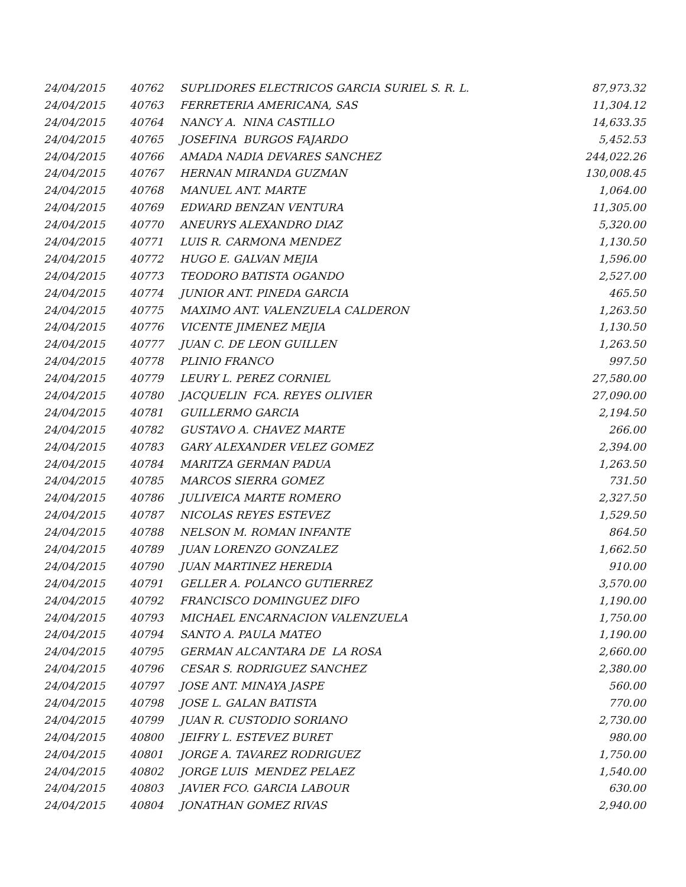| 24/04/2015 | 40762 | SUPLIDORES ELECTRICOS GARCIA SURIEL S. R. L. | 87,973.32 |
| 24/04/2015 | 40763 | FERRETERIA AMERICANA, SAS | 11,304.12 |
| 24/04/2015 | 40764 | NANCY A. NINA CASTILLO | 14,633.35 |
| 24/04/2015 | 40765 | JOSEFINA BURGOS FAJARDO | 5,452.53 |
| 24/04/2015 | 40766 | AMADA NADIA DEVARES SANCHEZ | 244,022.26 |
| 24/04/2015 | 40767 | HERNAN MIRANDA GUZMAN | 130,008.45 |
| 24/04/2015 | 40768 | MANUEL ANT. MARTE | 1,064.00 |
| 24/04/2015 | 40769 | EDWARD BENZAN VENTURA | 11,305.00 |
| 24/04/2015 | 40770 | ANEURYS ALEXANDRO DIAZ | 5,320.00 |
| 24/04/2015 | 40771 | LUIS R. CARMONA MENDEZ | 1,130.50 |
| 24/04/2015 | 40772 | HUGO E. GALVAN MEJIA | 1,596.00 |
| 24/04/2015 | 40773 | TEODORO BATISTA OGANDO | 2,527.00 |
| 24/04/2015 | 40774 | JUNIOR ANT. PINEDA GARCIA | 465.50 |
| 24/04/2015 | 40775 | MAXIMO ANT. VALENZUELA CALDERON | 1,263.50 |
| 24/04/2015 | 40776 | VICENTE JIMENEZ MEJIA | 1,130.50 |
| 24/04/2015 | 40777 | JUAN C. DE LEON GUILLEN | 1,263.50 |
| 24/04/2015 | 40778 | PLINIO FRANCO | 997.50 |
| 24/04/2015 | 40779 | LEURY L. PEREZ CORNIEL | 27,580.00 |
| 24/04/2015 | 40780 | JACQUELIN FCA. REYES OLIVIER | 27,090.00 |
| 24/04/2015 | 40781 | GUILLERMO GARCIA | 2,194.50 |
| 24/04/2015 | 40782 | GUSTAVO A. CHAVEZ MARTE | 266.00 |
| 24/04/2015 | 40783 | GARY ALEXANDER VELEZ GOMEZ | 2,394.00 |
| 24/04/2015 | 40784 | MARITZA GERMAN PADUA | 1,263.50 |
| 24/04/2015 | 40785 | MARCOS SIERRA GOMEZ | 731.50 |
| 24/04/2015 | 40786 | JULIVEICA MARTE ROMERO | 2,327.50 |
| 24/04/2015 | 40787 | NICOLAS REYES ESTEVEZ | 1,529.50 |
| 24/04/2015 | 40788 | NELSON M. ROMAN INFANTE | 864.50 |
| 24/04/2015 | 40789 | JUAN LORENZO GONZALEZ | 1,662.50 |
| 24/04/2015 | 40790 | JUAN MARTINEZ HEREDIA | 910.00 |
| 24/04/2015 | 40791 | GELLER A. POLANCO GUTIERREZ | 3,570.00 |
| 24/04/2015 | 40792 | FRANCISCO DOMINGUEZ DIFO | 1,190.00 |
| 24/04/2015 | 40793 | MICHAEL ENCARNACION VALENZUELA | 1,750.00 |
| 24/04/2015 | 40794 | SANTO A. PAULA MATEO | 1,190.00 |
| 24/04/2015 | 40795 | GERMAN ALCANTARA DE LA ROSA | 2,660.00 |
| 24/04/2015 | 40796 | CESAR S. RODRIGUEZ SANCHEZ | 2,380.00 |
| 24/04/2015 | 40797 | JOSE ANT. MINAYA JASPE | 560.00 |
| 24/04/2015 | 40798 | JOSE L. GALAN BATISTA | 770.00 |
| 24/04/2015 | 40799 | JUAN R. CUSTODIO SORIANO | 2,730.00 |
| 24/04/2015 | 40800 | JEIFRY L. ESTEVEZ BURET | 980.00 |
| 24/04/2015 | 40801 | JORGE A. TAVAREZ RODRIGUEZ | 1,750.00 |
| 24/04/2015 | 40802 | JORGE LUIS MENDEZ PELAEZ | 1,540.00 |
| 24/04/2015 | 40803 | JAVIER FCO. GARCIA LABOUR | 630.00 |
| 24/04/2015 | 40804 | JONATHAN GOMEZ RIVAS | 2,940.00 |